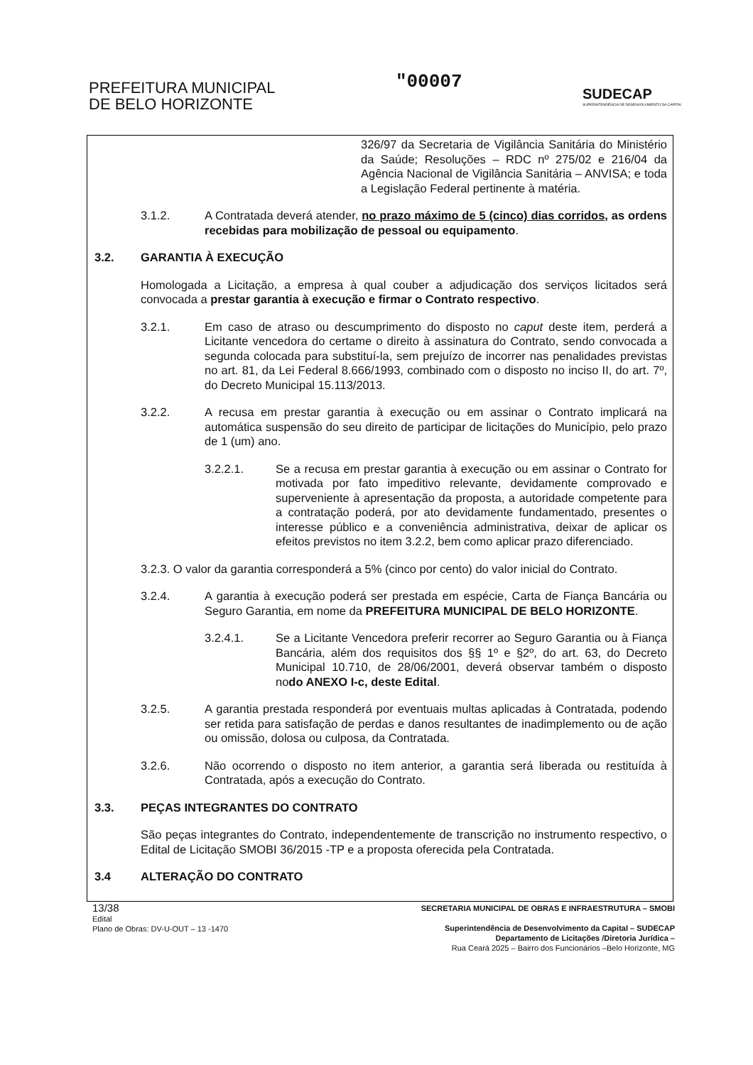PREFEITURA MUNICIPAL
DE BELO HORIZONTE
"00007
SUDECAP
SUPERINTENDÊNCIA DE DESENVOLVIMENTO DA CAPITAL
326/97 da Secretaria de Vigilância Sanitária do Ministério da Saúde; Resoluções – RDC nº 275/02 e 216/04 da Agência Nacional de Vigilância Sanitária – ANVISA; e toda a Legislação Federal pertinente à matéria.
3.1.2. A Contratada deverá atender, no prazo máximo de 5 (cinco) dias corridos, as ordens recebidas para mobilização de pessoal ou equipamento.
3.2. GARANTIA À EXECUÇÃO
Homologada a Licitação, a empresa à qual couber a adjudicação dos serviços licitados será convocada a prestar garantia à execução e firmar o Contrato respectivo.
3.2.1. Em caso de atraso ou descumprimento do disposto no caput deste item, perderá a Licitante vencedora do certame o direito à assinatura do Contrato, sendo convocada a segunda colocada para substituí-la, sem prejuízo de incorrer nas penalidades previstas no art. 81, da Lei Federal 8.666/1993, combinado com o disposto no inciso II, do art. 7º, do Decreto Municipal 15.113/2013.
3.2.2. A recusa em prestar garantia à execução ou em assinar o Contrato implicará na automática suspensão do seu direito de participar de licitações do Município, pelo prazo de 1 (um) ano.
3.2.2.1. Se a recusa em prestar garantia à execução ou em assinar o Contrato for motivada por fato impeditivo relevante, devidamente comprovado e superveniente à apresentação da proposta, a autoridade competente para a contratação poderá, por ato devidamente fundamentado, presentes o interesse público e a conveniência administrativa, deixar de aplicar os efeitos previstos no item 3.2.2, bem como aplicar prazo diferenciado.
3.2.3. O valor da garantia corresponderá a 5% (cinco por cento) do valor inicial do Contrato.
3.2.4. A garantia à execução poderá ser prestada em espécie, Carta de Fiança Bancária ou Seguro Garantia, em nome da PREFEITURA MUNICIPAL DE BELO HORIZONTE.
3.2.4.1. Se a Licitante Vencedora preferir recorrer ao Seguro Garantia ou à Fiança Bancária, além dos requisitos dos §§ 1º e §2º, do art. 63, do Decreto Municipal 10.710, de 28/06/2001, deverá observar também o disposto nodo ANEXO I-c, deste Edital.
3.2.5. A garantia prestada responderá por eventuais multas aplicadas à Contratada, podendo ser retida para satisfação de perdas e danos resultantes de inadimplemento ou de ação ou omissão, dolosa ou culposa, da Contratada.
3.2.6. Não ocorrendo o disposto no item anterior, a garantia será liberada ou restituída à Contratada, após a execução do Contrato.
3.3. PEÇAS INTEGRANTES DO CONTRATO
São peças integrantes do Contrato, independentemente de transcrição no instrumento respectivo, o Edital de Licitação SMOBI 36/2015 -TP e a proposta oferecida pela Contratada.
3.4 ALTERAÇÃO DO CONTRATO
13/38
Edital
Plano de Obras: DV-U-OUT – 13 -1470
SECRETARIA MUNICIPAL DE OBRAS E INFRAESTRUTURA – SMOBI
Superintendência de Desenvolvimento da Capital – SUDECAP
Departamento de Licitações /Diretoria Jurídica –
Rua Ceará 2025 – Bairro dos Funcionários –Belo Horizonte, MG